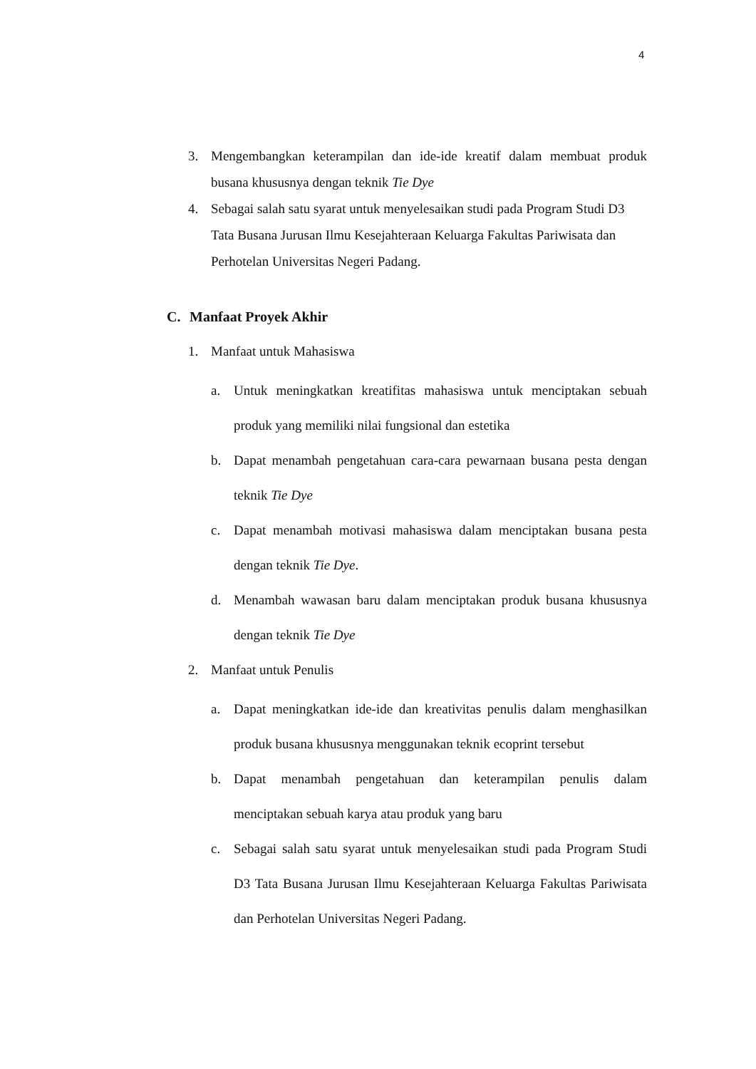4
3. Mengembangkan keterampilan dan ide-ide kreatif dalam membuat produk busana khususnya dengan teknik Tie Dye
4. Sebagai salah satu syarat untuk menyelesaikan studi pada Program Studi D3 Tata Busana Jurusan Ilmu Kesejahteraan Keluarga Fakultas Pariwisata dan Perhotelan Universitas Negeri Padang.
C. Manfaat Proyek Akhir
1. Manfaat untuk Mahasiswa
a. Untuk meningkatkan kreatifitas mahasiswa untuk menciptakan sebuah produk yang memiliki nilai fungsional dan estetika
b. Dapat menambah pengetahuan cara-cara pewarnaan busana pesta dengan teknik Tie Dye
c. Dapat menambah motivasi mahasiswa dalam menciptakan busana pesta dengan teknik Tie Dye.
d. Menambah wawasan baru dalam menciptakan produk busana khususnya dengan teknik Tie Dye
2. Manfaat untuk Penulis
a. Dapat meningkatkan ide-ide dan kreativitas penulis dalam menghasilkan produk busana khususnya menggunakan teknik ecoprint tersebut
b. Dapat menambah pengetahuan dan keterampilan penulis dalam menciptakan sebuah karya atau produk yang baru
c. Sebagai salah satu syarat untuk menyelesaikan studi pada Program Studi D3 Tata Busana Jurusan Ilmu Kesejahteraan Keluarga Fakultas Pariwisata dan Perhotelan Universitas Negeri Padang.